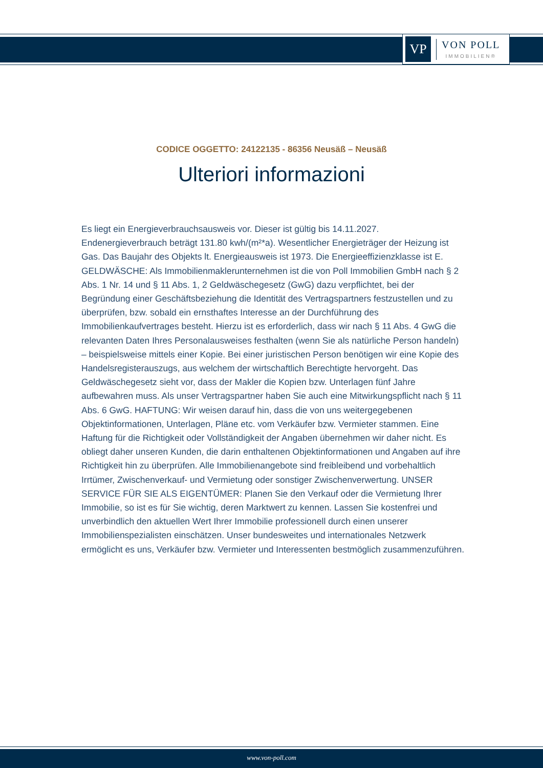VP
VON POLL
IMMOBILIEN®
CODICE OGGETTO: 24122135 - 86356 Neusäß – Neusäß
Ulteriori informazioni
Es liegt ein Energieverbrauchsausweis vor. Dieser ist gültig bis 14.11.2027. Endenergieverbrauch beträgt 131.80 kwh/(m²*a). Wesentlicher Energieträger der Heizung ist Gas. Das Baujahr des Objekts lt. Energieausweis ist 1973. Die Energieeffizienzklasse ist E. GELDWÄSCHE: Als Immobilienmaklerunternehmen ist die von Poll Immobilien GmbH nach § 2 Abs. 1 Nr. 14 und § 11 Abs. 1, 2 Geldwäschegesetz (GwG) dazu verpflichtet, bei der Begründung einer Geschäftsbeziehung die Identität des Vertragspartners festzustellen und zu überprüfen, bzw. sobald ein ernsthaftes Interesse an der Durchführung des Immobilienkaufvertrages besteht. Hierzu ist es erforderlich, dass wir nach § 11 Abs. 4 GwG die relevanten Daten Ihres Personalausweises festhalten (wenn Sie als natürliche Person handeln) – beispielsweise mittels einer Kopie. Bei einer juristischen Person benötigen wir eine Kopie des Handelsregisterauszugs, aus welchem der wirtschaftlich Berechtigte hervorgeht. Das Geldwäschegesetz sieht vor, dass der Makler die Kopien bzw. Unterlagen fünf Jahre aufbewahren muss. Als unser Vertragspartner haben Sie auch eine Mitwirkungspflicht nach § 11 Abs. 6 GwG. HAFTUNG: Wir weisen darauf hin, dass die von uns weitergegebenen Objektinformationen, Unterlagen, Pläne etc. vom Verkäufer bzw. Vermieter stammen. Eine Haftung für die Richtigkeit oder Vollständigkeit der Angaben übernehmen wir daher nicht. Es obliegt daher unseren Kunden, die darin enthaltenen Objektinformationen und Angaben auf ihre Richtigkeit hin zu überprüfen. Alle Immobilienangebote sind freibleibend und vorbehaltlich Irrtümer, Zwischenverkauf- und Vermietung oder sonstiger Zwischenverwertung. UNSER SERVICE FÜR SIE ALS EIGENTÜMER: Planen Sie den Verkauf oder die Vermietung Ihrer Immobilie, so ist es für Sie wichtig, deren Marktwert zu kennen. Lassen Sie kostenfrei und unverbindlich den aktuellen Wert Ihrer Immobilie professionell durch einen unserer Immobilienspezialisten einschätzen. Unser bundesweites und internationales Netzwerk ermöglicht es uns, Verkäufer bzw. Vermieter und Interessenten bestmöglich zusammenzuführen.
www.von-poll.com